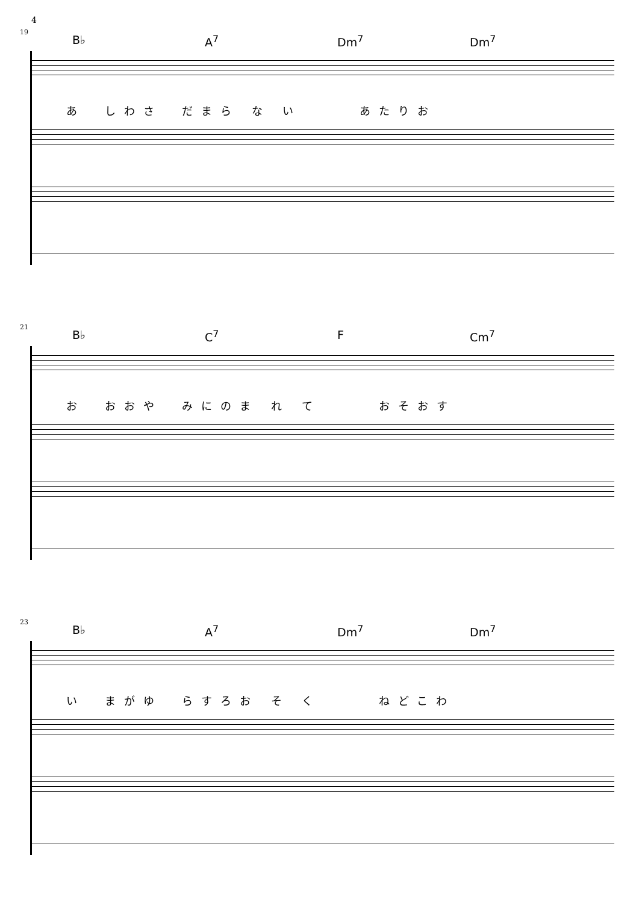4
19
B♭ A<sup>7</sup> Dm<sup>7</sup> Dm<sup>7</sup>
あ　しわさ　だまら な い　　　あたりお
21
B♭ C<sup>7</sup> F Cm<sup>7</sup>
お　おおや　みにのま れ て　　　おそおす
23
B♭ A<sup>7</sup> Dm<sup>7</sup> Dm<sup>7</sup>
い　まがゆ　らすろお そ く　　　ねどこわ